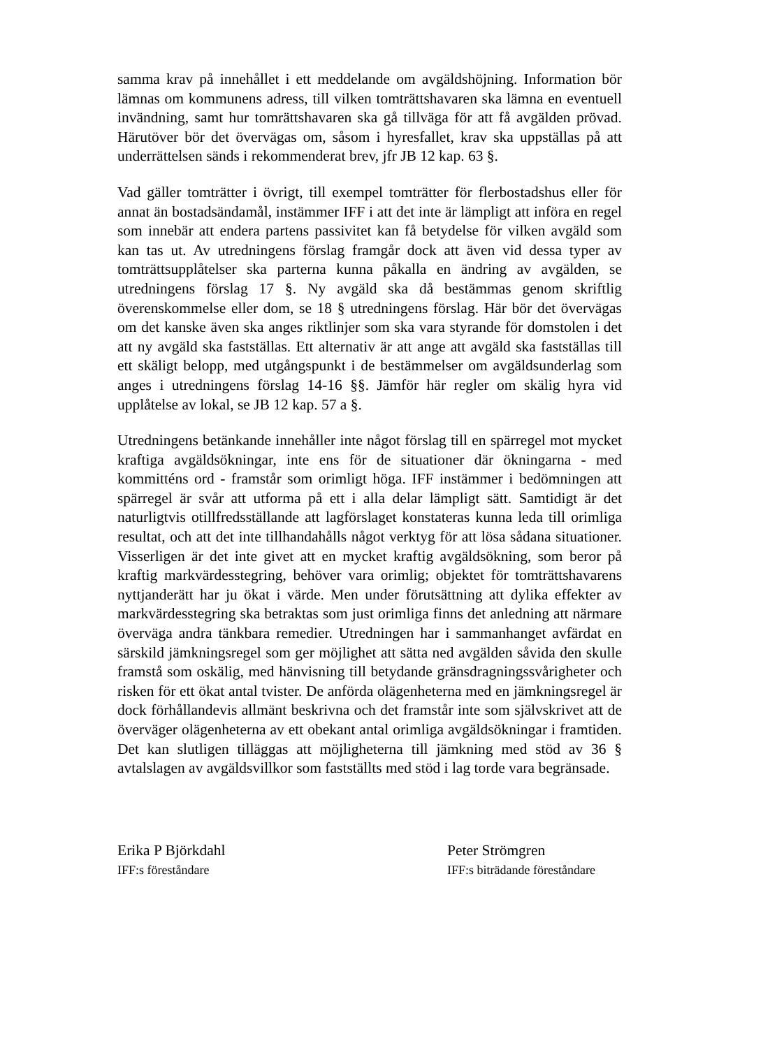samma krav på innehållet i ett meddelande om avgäldshöjning. Information bör lämnas om kommunens adress, till vilken tomträttshavaren ska lämna en eventuell invändning, samt hur tomrättshavaren ska gå tillväga för att få avgälden prövad. Härutöver bör det övervägas om, såsom i hyresfallet, krav ska uppställas på att underrättelsen sänds i rekommenderat brev, jfr JB 12 kap. 63 §.
Vad gäller tomträtter i övrigt, till exempel tomträtter för flerbostadshus eller för annat än bostadsändamål, instämmer IFF i att det inte är lämpligt att införa en regel som innebär att endera partens passivitet kan få betydelse för vilken avgäld som kan tas ut. Av utredningens förslag framgår dock att även vid dessa typer av tomträttsupplåtelser ska parterna kunna påkalla en ändring av avgälden, se utredningens förslag 17 §. Ny avgäld ska då bestämmas genom skriftlig överenskommelse eller dom, se 18 § utredningens förslag. Här bör det övervägas om det kanske även ska anges riktlinjer som ska vara styrande för domstolen i det att ny avgäld ska fastställas. Ett alternativ är att ange att avgäld ska fastställas till ett skäligt belopp, med utgångspunkt i de bestämmelser om avgäldsunderlag som anges i utredningens förslag 14-16 §§. Jämför här regler om skälig hyra vid upplåtelse av lokal, se JB 12 kap. 57 a §.
Utredningens betänkande innehåller inte något förslag till en spärregel mot mycket kraftiga avgäldsökningar, inte ens för de situationer där ökningarna - med kommitténs ord - framstår som orimligt höga. IFF instämmer i bedömningen att spärregel är svår att utforma på ett i alla delar lämpligt sätt. Samtidigt är det naturligtvis otillfredsställande att lagförslaget konstateras kunna leda till orimliga resultat, och att det inte tillhandahålls något verktyg för att lösa sådana situationer. Visserligen är det inte givet att en mycket kraftig avgäldsökning, som beror på kraftig markvärdesstegring, behöver vara orimlig; objektet för tomträttshavarens nyttjanderätt har ju ökat i värde. Men under förutsättning att dylika effekter av markvärdesstegring ska betraktas som just orimliga finns det anledning att närmare överväga andra tänkbara remedier. Utredningen har i sammanhanget avfärdat en särskild jämkningsregel som ger möjlighet att sätta ned avgälden såvida den skulle framstå som oskälig, med hänvisning till betydande gränsdragningssvårigheter och risken för ett ökat antal tvister. De anförda olägenheterna med en jämkningsregel är dock förhållandevis allmänt beskrivna och det framstår inte som självskrivet att de överväger olägenheterna av ett obekant antal orimliga avgäldsökningar i framtiden. Det kan slutligen tilläggas att möjligheterna till jämkning med stöd av 36 § avtalslagen av avgäldsvillkor som fastställts med stöd i lag torde vara begränsade.
Erika P Björkdahl
IFF:s föreståndare
Peter Strömgren
IFF:s biträdande föreståndare